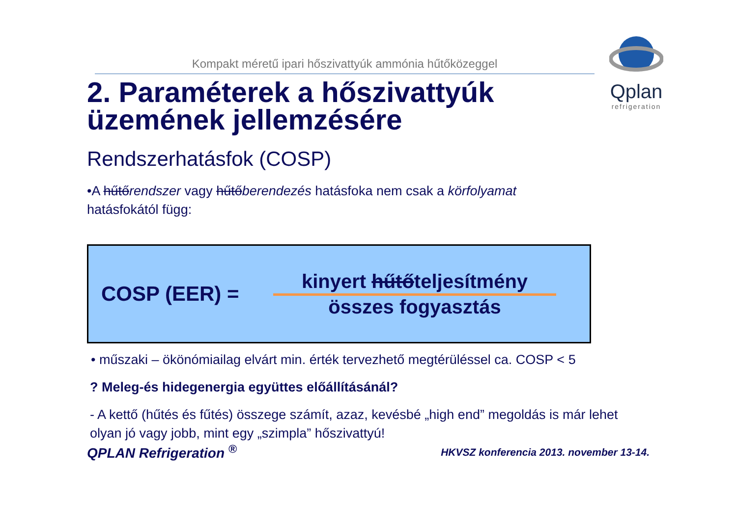Kompakt méretű ipari hőszivattyúk ammónia hűtőközeggel
Qplan
refrigeration
2. Paraméterek a hőszivattyúk üzemének jellemzésére
Rendszerhatásfok (COSP)
•A hűtőrendszer vagy hűtőberendezés hatásfoka nem csak a körfolyamat
hatásfokától függ:
COSP (EER) =
kinyert hűtőteljesítmény
összes fogyasztás
• műszaki – ökönómiailag elvárt min. érték tervezhető megtérüléssel ca. COSP < 5
? Meleg-és hidegenergia együttes előállításánál?
- A kettő (hűtés és fűtés) összege számít, azaz, kevésbé „high end” megoldás is már lehet olyan jó vagy jobb, mint egy „szimpla” hőszivattyú!
QPLAN Refrigeration <sup>®</sup> HKVSZ konferencia 2013. november 13-14.